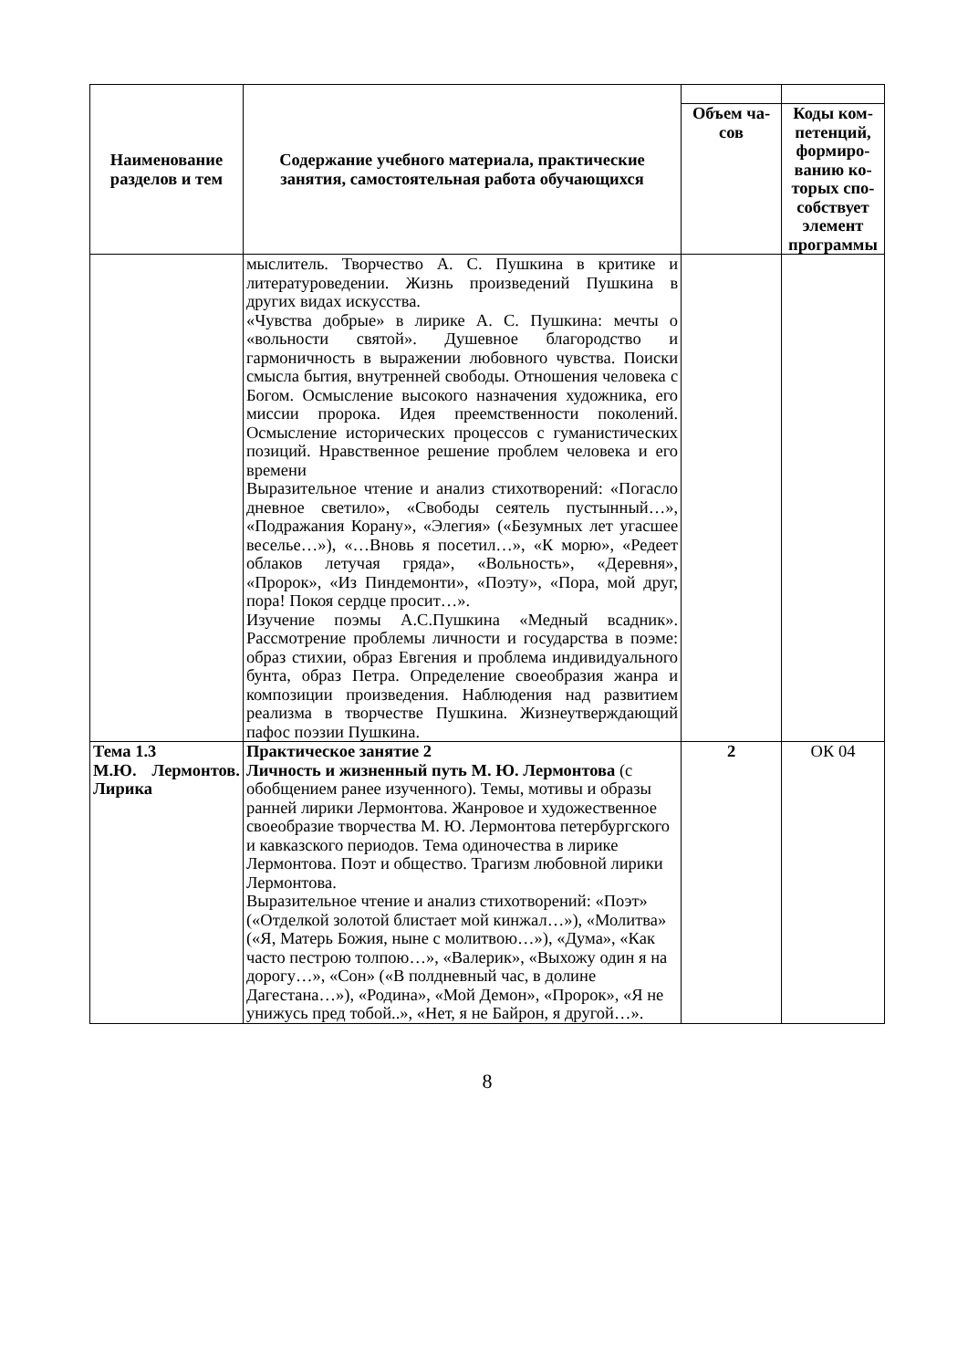| Наименование разделов и тем | Содержание учебного материала, практические занятия, самостоятельная работа обучающихся | | |
| | | Объем ча-сов | Коды ком-петенций, формиро-ванию ко-торых спо-собствует элемент программы |
| | мыслитель. Творчество А. С. Пушкина в критике и литературоведении. Жизнь произведений Пушкина в других видах искусства. «Чувства добрые» в лирике А. С. Пушкина: мечты о «вольности святой». Душевное благородство и гармоничность в выражении любовного чувства. Поиски смысла бытия, внутренней свободы. Отношения человека с Богом. Осмысление высокого назначения художника, его миссии пророка. Идея преемственности поколений. Осмысление исторических процессов с гуманистических позиций. Нравственное решение проблем человека и его времени Выразительное чтение и анализ стихотворений: «Погасло дневное светило», «Свободы сеятель пустынный…», «Подражания Корану», «Элегия» («Безумных лет угасшее веселье…»), «…Вновь я посетил…», «К морю», «Редеет облаков летучая гряда», «Вольность», «Деревня», «Пророк», «Из Пиндемонти», «Поэту», «Пора, мой друг, пора! Покоя сердце просит…». Изучение поэмы А.С.Пушкина «Медный всадник». Рассмотрение проблемы личности и государства в поэме: образ стихии, образ Евгения и проблема индивидуального бунта, образ Петра. Определение своеобразия жанра и композиции произведения. Наблюдения над развитием реализма в творчестве Пушкина. Жизнеутверждающий пафос поэзии Пушкина. | | |
| Тема 1.3 М.Ю. Лермонтов. Лирика | Практическое занятие 2 Личность и жизненный путь М. Ю. Лермонтова (с обобщением ранее изученного). Темы, мотивы и образы ранней лирики Лермонтова. Жанровое и художественное своеобразие творчества М. Ю. Лермонтова петербургского и кавказского периодов. Тема одиночества в лирике Лермонтова. Поэт и общество. Трагизм любовной лирики Лермонтова. Выразительное чтение и анализ стихотворений: «Поэт» («Отделкой золотой блистает мой кинжал…»), «Молитва» («Я, Матерь Божия, ныне с молитвою…»), «Дума», «Как часто пестрою толпою…», «Валерик», «Выхожу один я на дорогу…», «Сон» («В полдневный час, в долине Дагестана…»), «Родина», «Мой Демон», «Пророк», «Я не унижусь пред тобой..», «Нет, я не Байрон, я другой…». | 2 | ОК 04 |
8